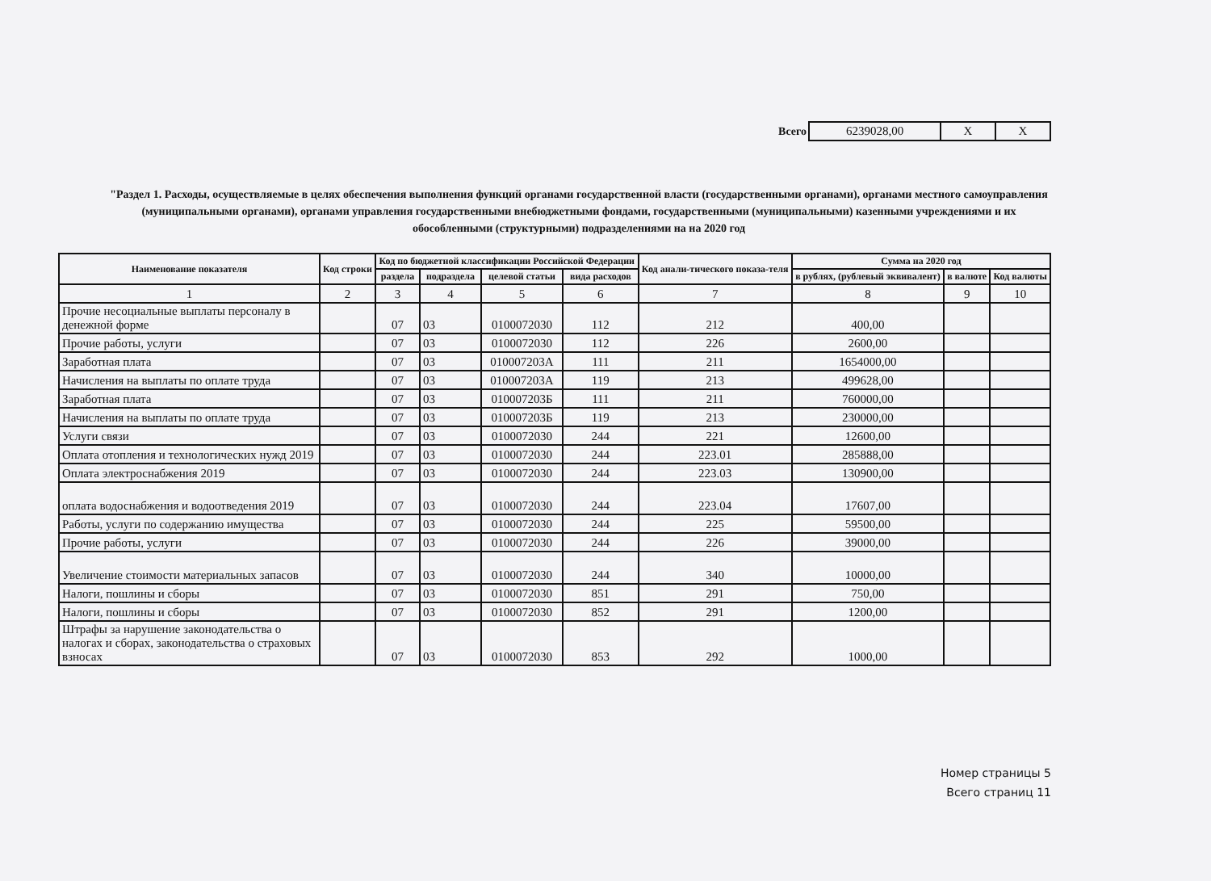Всего
| 6239028,00 | X | X |
"Раздел 1. Расходы, осуществляемые в целях обеспечения выполнения функций органами государственной власти (государственными органами), органами местного самоуправления (муниципальными органами), органами управления государственными внебюджетными фондами, государственными (муниципальными) казенными учреждениями и их обособленными (структурными) подразделениями на на 2020 год
| Наименование показателя | Код строки | Код по бюджетной классификации Российской Федерации | | | | Код анали-тического показа-теля | Сумма на 2020 год | | |
| --- | --- | --- | --- | --- | --- | --- | --- | --- | --- |
| | | раздела | подраздела | целевой статьи | вида расходов | | в рублях, (рублевый эквивалент) | в валюте | Код валюты |
| 1 | 2 | 3 | 4 | 5 | 6 | 7 | 8 | 9 | 10 |
| Прочие несоциальные выплаты персоналу в денежной форме | | 07 | 03 | 0100072030 | 112 | 212 | 400,00 | | |
| Прочие работы, услуги | | 07 | 03 | 0100072030 | 112 | 226 | 2600,00 | | |
| Заработная плата | | 07 | 03 | 010007203А | 111 | 211 | 1654000,00 | | |
| Начисления на выплаты по оплате труда | | 07 | 03 | 010007203А | 119 | 213 | 499628,00 | | |
| Заработная плата | | 07 | 03 | 010007203Б | 111 | 211 | 760000,00 | | |
| Начисления на выплаты по оплате труда | | 07 | 03 | 010007203Б | 119 | 213 | 230000,00 | | |
| Услуги связи | | 07 | 03 | 0100072030 | 244 | 221 | 12600,00 | | |
| Оплата отопления и технологических нужд 2019 | | 07 | 03 | 0100072030 | 244 | 223.01 | 285888,00 | | |
| Оплата электроснабжения 2019 | | 07 | 03 | 0100072030 | 244 | 223.03 | 130900,00 | | |
| оплата водоснабжения и водоотведения 2019 | | 07 | 03 | 0100072030 | 244 | 223.04 | 17607,00 | | |
| Работы, услуги по содержанию имущества | | 07 | 03 | 0100072030 | 244 | 225 | 59500,00 | | |
| Прочие работы, услуги | | 07 | 03 | 0100072030 | 244 | 226 | 39000,00 | | |
| Увеличение стоимости материальных запасов | | 07 | 03 | 0100072030 | 244 | 340 | 10000,00 | | |
| Налоги, пошлины и сборы | | 07 | 03 | 0100072030 | 851 | 291 | 750,00 | | |
| Налоги, пошлины и сборы | | 07 | 03 | 0100072030 | 852 | 291 | 1200,00 | | |
| Штрафы за нарушение законодательства о налогах и сборах, законодательства о страховых взносах | | 07 | 03 | 0100072030 | 853 | 292 | 1000,00 | | |
Номер страницы 5
Всего страниц 11